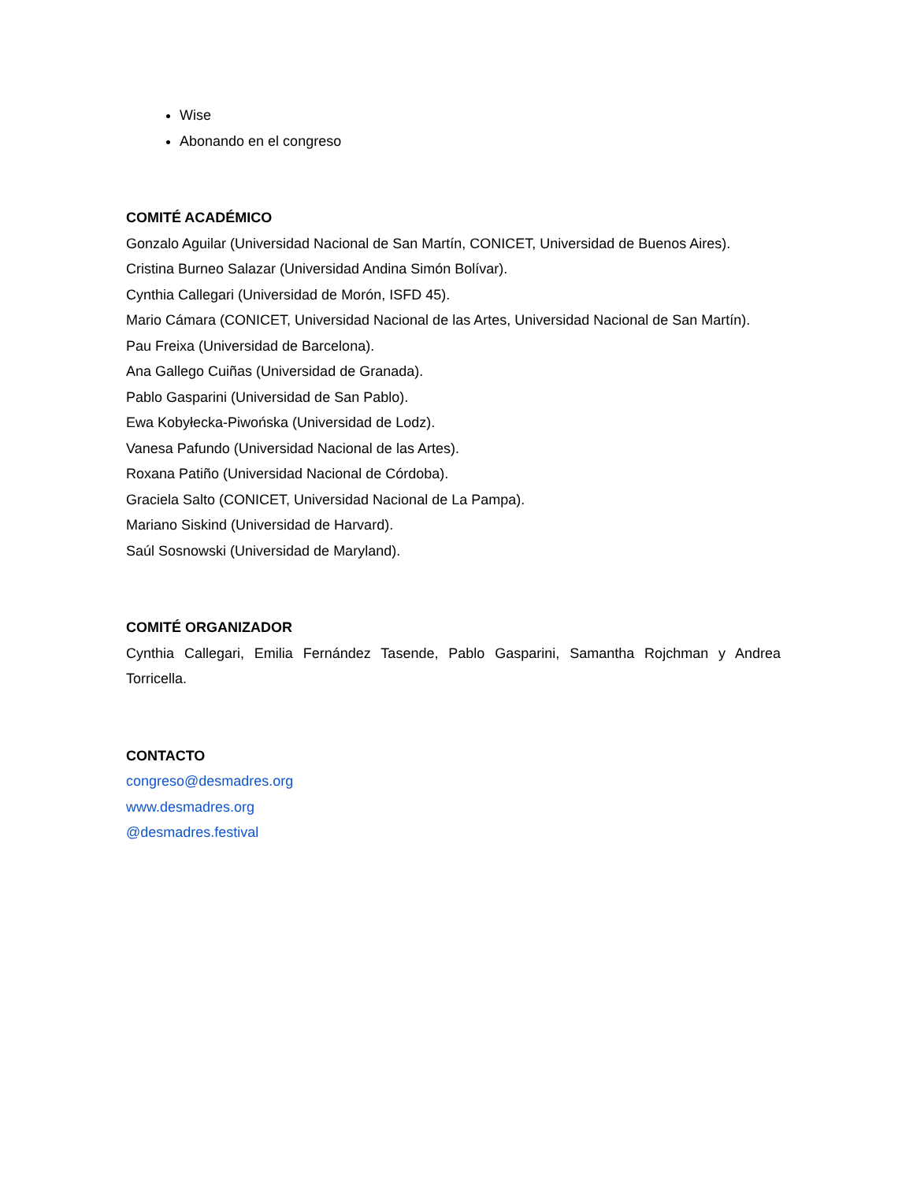Wise
Abonando en el congreso
COMITÉ ACADÉMICO
Gonzalo Aguilar (Universidad Nacional de San Martín, CONICET, Universidad de Buenos Aires).
Cristina Burneo Salazar (Universidad Andina Simón Bolívar).
Cynthia Callegari (Universidad de Morón, ISFD 45).
Mario Cámara (CONICET, Universidad Nacional de las Artes, Universidad Nacional de San Martín).
Pau Freixa (Universidad de Barcelona).
Ana Gallego Cuiñas (Universidad de Granada).
Pablo Gasparini (Universidad de San Pablo).
Ewa Kobyłecka-Piwońska (Universidad de Lodz).
Vanesa Pafundo (Universidad Nacional de las Artes).
Roxana Patiño (Universidad Nacional de Córdoba).
Graciela Salto (CONICET, Universidad Nacional de La Pampa).
Mariano Siskind (Universidad de Harvard).
Saúl Sosnowski (Universidad de Maryland).
COMITÉ ORGANIZADOR
Cynthia Callegari, Emilia Fernández Tasende, Pablo Gasparini, Samantha Rojchman y Andrea Torricella.
CONTACTO
congreso@desmadres.org
www.desmadres.org
@desmadres.festival